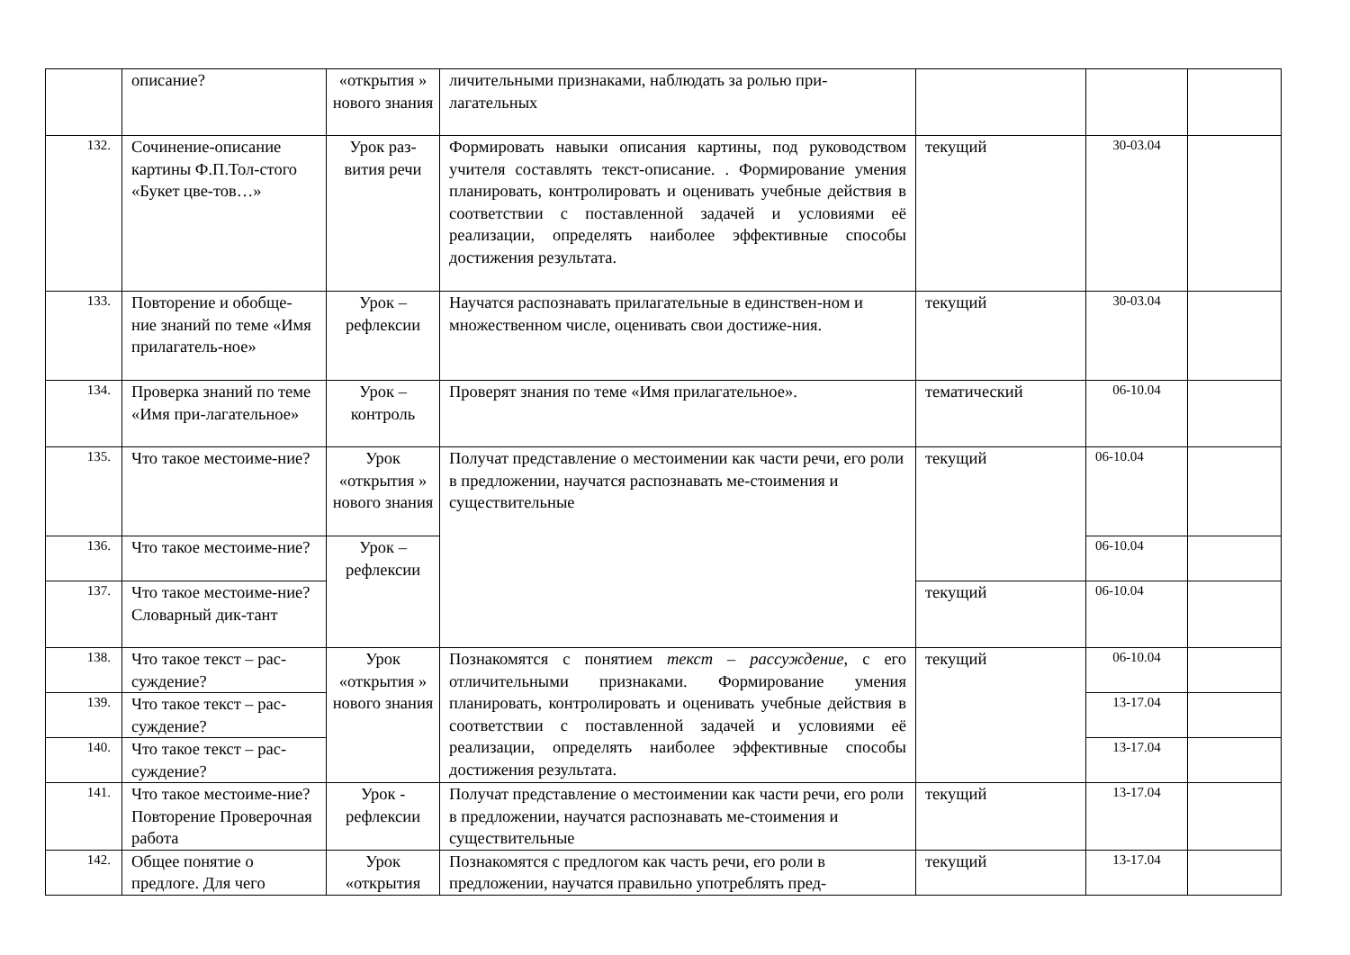| | описание? | «открытия » нового знания | личительными признаками, наблюдать за ролью при-лагательных | | | |
| 132. | Сочинение-описание картины Ф.П.Тол-стого «Букет цве-тов…» | Урок раз-вития речи | Формировать навыки описания картины, под руководством учителя составлять текст-описание. . Формирование умения планировать, контролировать и оценивать учебные действия в соответствии с поставленной задачей и условиями её реализации, определять наиболее эффективные способы достижения результата. | текущий | 30-03.04 | |
| 133. | Повторение и обобще-ние знаний по теме «Имя прилагатель-ное» | Урок – рефлексии | Научатся распознавать прилагательные в единствен-ном и множественном числе, оценивать свои достиже-ния. | текущий | 30-03.04 | |
| 134. | Проверка знаний по теме «Имя при-лагательное» | Урок – контроль | Проверят знания по теме «Имя прилагательное». | тематический | 06-10.04 | |
| 135. | Что такое местоиме-ние? | Урок «открытия » нового знания | Получат представление о местоимении как части речи, его роли в предложении, научатся распознавать ме-стоимения и существительные | текущий | 06-10.04 | |
| 136. | Что такое местоиме-ние? | Урок – рефлексии | | | 06-10.04 | |
| 137. | Что такое местоиме-ние? Словарный дик-тант | | | текущий | 06-10.04 | |
| 138. | Что такое текст – рас-суждение? | Урок «открытия » нового знания | Познакомятся с понятием текст – рассуждение , с его отличительными признаками. Формирование умения планировать, контролировать и оценивать учебные действия в соответствии с поставленной задачей и условиями её реализации, определять наиболее эффективные способы достижения результата. | текущий | 06-10.04 | |
| 139. | Что такое текст – рас-суждение? | | | | 13-17.04 | |
| 140. | Что такое текст – рас-суждение? | | | | 13-17.04 | |
| 141. | Что такое местоиме-ние? Повторение Проверочная работа | Урок - рефлексии | Получат представление о местоимении как части речи, его роли в предложении, научатся распознавать ме-стоимения и существительные | текущий | 13-17.04 | |
| 142. | Общее понятие о предлоге. Для чего | Урок «открытия | Познакомятся с предлогом как часть речи, его роли в предложении, научатся правильно употреблять пред- | текущий | 13-17.04 | |